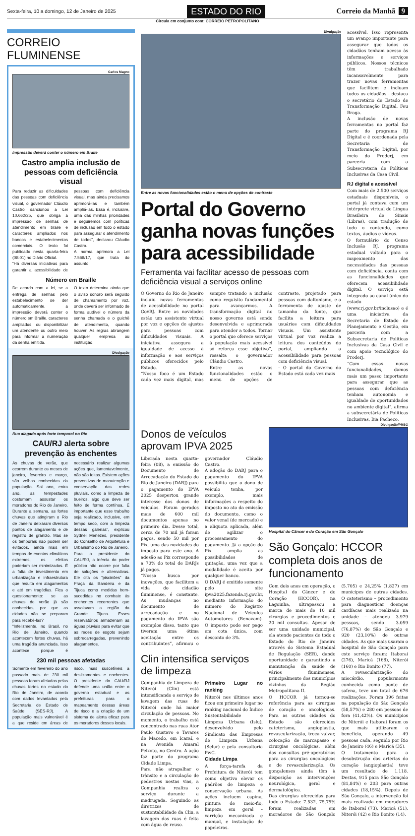Sexta-feira, 10 a domingo, 12 de Janeiro de 2025 ESTADO DO RIO Correio da Manhã 9
Circula em conjunto com: CORREIO PETROPOLITANO
CORREIO FLUMINENSE
Carlos Magno
Impressão deverá conter o número em Braile
Castro amplia inclusão de pessoas com deficiência visual
Para reduzir as dificuldades das pessoas com deficiência visual, o governador Cláudio Castro sancionou a Lei 10.662/25, que obriga a impressão de senhas de atendimento em braile e caracteres ampliados nos bancos e estabelecimentos comerciais. O texto foi publicado nesta quarta-feira (08.01) no Diário Oficial.
“Há diversas iniciativas para garantir a acessibilidade de pessoas com deficiência visual, mas ainda precisamos aprimorá-las e também ampliá-las. Essa é, inclusive, uma das minhas prioridades e seguiremos com políticas de inclusão em todo o estado para assegurar o atendimento de todos”, declarou Cláudio Castro.
A norma aprimora a Lei 7.568/17, que trata do assunto.
Número em Braille
De acordo com a lei, se a entrega de senhas pelo estabelecimento se der automaticamente, a impressão deverá conter o número em Braille, caracteres ampliados, ou disponibilizar um atendente ou outro meio para informar a numeração da senha emitida.
O texto determina ainda que o aviso sonoro será seguido de chamamento por voz, onde deverá ser informado de forma audível o número da senha chamada e o guichê de atendimento, quando houver. As regras abrangem qualquer empresa ou instituição.
Divulgação
Rua alagada após forte temporal no Rio
CAU/RJ alerta sobre prevenção às enchentes
As chuvas de verão, que ocorrem durante os meses de janeiro, fevereiro e março, são velhas conhecidas da população. Sai ano, entra ano, as tempestades costumam assustar os moradores do Rio de Janeiro. Durante a semana, as fortes chuvas que atingiram o Rio de Janeiro deixaram diversos pontos de alagamento e de registro de granizo. Mas se os temporais não podem ser evitados, ainda mais em tempos de eventos climáticos extremos, os efeitos poderiam ser minimizados. É a falta de investimento em urbanização e infraestrutura que resulta em alagamentos e até em tragédias. Fica o questionamento: se as chuvas de verão já são conhecidas, por que as cidades não se preparam para recebê-las?
“Infelizmente, no Brasil, no Rio de Janeiro, quando acontecem fortes chuvas, há uma tragédia anunciada. Isso acontece porque é necessário realizar algumas ações que, lamentavelmente, não são feitas. Existem ações preventivas de manutenção e conservação das redes pluviais, como a limpeza de bueiros, algo que deve ser feito de forma contínua. É importante que esse trabalho seja realizado, inclusive, em tempo seco, com a limpeza dessas galerias”, explicou Sydnei Menezes, presidente do Conselho de Arquitetura e Urbanismo do Rio de Janeiro.
Para o presidente do CAU/RJ, a inércia do poder público não ocorre por falta de soluções e alternativas. Ele cita os “piscinões” da Praça da Bandeira e da Tijuca como medidas bem-sucedidas no combate às enchentes recorrentes que assolavam a região da Grande Tijuca. Esses reservatórios armazenam as águas pluviais para evitar que as redes de esgoto sejam sobrecarregadas, prevenindo alagamentos.
230 mil pessoas afetadas
Somente em fevereiro do ano passado mais de 230 mil pessoas foram afetadas pelas chuvas fortes no estado do Rio de Janeiro, de acordo com dados levantados pela Secretaria de Estado de Saúde (SES-RJ). A população mais vulnerável é a que reside em áreas de risco, mais suscetíveis a deslizamentos e enchentes. O presidente do CAU/RJ defende uma união entre o governo estadual e as prefeituras para o mapeamento dessas áreas de risco e a criação de um sistema de alerta eficaz para os moradores desses locais.
Divulgação
Entre as novas funcionalidades estão o menu de opções de contraste
Portal do Governo ganha novas funções para acessibilidade
Ferramenta vai facilitar acesso de pessoas com deficiência visual a serviços online
O Governo do Rio de Janeiro incluiu novas ferramentas de acessibilidade no portal GovRJ. Entre as novidades estão um assistente virtual por voz e opções de ajustes para pessoas com dificuldades visuais. A iniciativa assegura a igualdade de acesso à informação e aos serviços públicos oferecidos pelo Estado.
“Nosso foco é um Estado cada vez mais digital, mas sempre tratando a inclusão como requisito fundamental para avançarmos. A transformação digital no nosso governo está sendo desenvolvida e aprimorada para atender a todos. Tornar o portal que oferece serviços à população mais acessível só reforça esse objetivo”, ressalta o governador Cláudio Castro.
Entre as novas funcionalidades estão o menu de opções de contraste, projetado para pessoas com daltonismo, e a ferramenta de ajuste de tamanho da fonte, que facilita a leitura para usuários com dificuldades visuais. Um assistente virtual por voz realiza a leitura dos conteúdos do portal, ampliando a acessibilidade para pessoas com deficiência visual.
- O portal do Governo do Estado está cada vez mais
acessível. Isso representa um avanço importante para assegurar que todos os cidadãos tenham acesso às informações e serviços públicos. Nossos técnicos têm trabalhado incansavelmente para trazer novas ferramentas que facilitem e incluam todos os cidadãos - destaca o secretário de Estado de Transformação Digital, Feu Braga.
A inclusão de novas ferramentas no portal faz parte do programa RJ Digital e é coordenada pela Secretaria de Transformação Digital, por meio do Proderj, em parceria com a Subsecretaria de Políticas Inclusivas da Casa Civil.
RJ digital e acessível
Com mais de 2.500 serviços estaduais disponíveis, o portal já contava com um intérprete virtual de Língua Brasileira de Sinais (Libras), com tradução de todo o conteúdo, como textos, áudios e vídeos.
O formulário do Censo Inclusão RJ, programa estadual voltado para o mapeamento das necessidades das pessoas com deficiência, conta com as funcionalidades que oferecem acessibilidade digital. O serviço está integrado ao canal único do estado (www.rj.gov.br/inclusao) e é uma iniciativa da Secretaria de Estado de Planejamento e Gestão, em parceria com a Subsecretaria de Políticas Inclusivas da Casa Civil e com apoio tecnológico do Proderj.
“Com essas novas funcionalidades, damos mais um passo importante para assegurar que as pessoas com deficiência tenham autonomia e igualdade de oportunidades no ambiente digital”, afirma a subsecretária de Políticas Inclusivas, Bia Pacheco.
Donos de veículos aprovam IPVA 2025
Liberada nesta quarta-feira (08), a emissão do Documento de Arrecadação do Estado do Rio de Janeiro (DARJ) para o pagamento do IPVA 2025 despertou grande interesse dos donos de veículos. Foram gerados mais de 600 mil documentos apenas no primeiro dia. Desse total, cerca de 70 mil já foram pagos, sendo 50 mil por Pix, uma das novidades do imposto para este ano. A adesão ao Pix corresponde a 70% do total de DARJs já pagos.
“Nossa busca por inovações, que facilitem a vida do cidadão fluminense, é constante. As mudanças no documento de arrecadação e no pagamento do IPVA são exemplos disso, tanto que tiveram uma ótima aceitação entre os contribuintes”, afirmou o governador Cláudio Castro.
A adoção do DARJ para o pagamento do IPVA possibilita que o dono de veículo tenha, por exemplo, mais informações a respeito do imposto no ato da emissão do documento, como o valor venal (de mercado) e a alíquota aplicada, além de agilizar o processamento do pagamento. Já a opção do Pix amplia as possibilidades de quitação, uma vez que a modalidade é aceita por qualquer banco.
O DARJ é emitido somente pelo site ipva2025.fazenda.rj.gov.br, mediante informação do número do Registro Nacional de Veículos Automotores (Renavam). O imposto pode ser pago em cota única, com desconto de 3%.
Clin intensifica serviços de limpeza
Companhia de Limpeza de Niterói (Clin) está intensificando o serviço de lavagem das ruas de Niterói onde há maior circulação de pessoas. No momento, o trabalho está concentrado nas ruas Ator Paulo Gustavo e Tavares de Macedo, em Icaraí, e na Avenida Amaral Peixoto, no Centro. A ação faz parte do programa Cidade Limpa.
Para não atrapalhar o trânsito e a circulação de pedestres nestas vias, a Companhia realiza o serviço durante a madrugada. Seguindo as diretrizes de sustentabilidade da Clin, a lavagem das ruas é feita com água de reuso.
Primeiro Lugar no ranking
Niterói nos últimos anos ficou em primeiro lugar no ranking nacional do Índice Sustentabilidade e Limpeza Urbana (Islu), desenvolvido pelo Sindicato das Empresas de Limpeza Urbana (Selur) e pela consultoria PwC.
Cidade Limpa
A força-tarefa da Prefeitura de Niterói tem como objetivo elevar os padrões de limpeza e conservação urbana. As ações incluem capina, pintura de meio-fio, limpeza em geral – varrição mecanizada e manual, e instalação de papeleiras.
Divulgação/PMSG
Hospital do Câncer e do Coração em São Gonçalo
São Gonçalo: HCCOR completa dois anos de funcionamento
Com dois anos em operação, o Hospital do Câncer e do Coração (HCCOR), na Lagoinha, ultrapassou a marca de mais de 10 mil cirurgias e procedimentos e 20 mil consultas. Apesar de ser uma unidade municipal, ela atende pacientes de todo o Estado do Rio de Janeiro através do Sistema Estadual de Regulação (SER), dando oportunidade e garantindo a manutenção da saúde de vários fluminenses, principalmente dos municípios vizinhos da Região Metropolitana II.
O HCCOR já tornou-se referência para as cirurgias de coração e oncológicas. Para as outras cidades do Estado são oferecidos cateterismo, angioplastia, revascularização, troca valvar, colocação de marcapasso e cirurgias oncológicas, além das consultas pré-operatórias para as cirurgias oncológicas e de revascularização. Os gonçalenses ainda têm à disposição as intervenções neurológica, geral e dermatológica.
Das cirurgias oferecidas para todo o Estado: 7.532, 75,75% foram realizadas em moradores de São Gonçalo (5.705) e 24,25% (1.827) em munícipes de outras cidades. O cateterismo – procedimento para diagnosticar doenças cardíacas mais realizado na unidade – atendeu 3.979 pessoas, sendo 3.059 (76,87%) de São Gonçalo e 920 (23,10%) de outras cidades. As que mais usaram o hospital de São Gonçalo para este serviço foram: Itaboraí (276), Maricá (168), Niterói (160) e Rio Bonito (77).
A revascularização do miocárdio, popularmente conhecida como ponte de safena, teve um total de 676 realizações. Foram 396 feitas na população de São Gonçalo (58,57%) e 280 em pessoas de fora (41,42%). Os municípios de Niterói e Itaboraí foram os que mais utilizaram o benefício, operando 49 pessoas cada, seguido por Rio de Janeiro (46) e Maricá (35).
O tratamento para a desobstrução das artérias do coração (angioplastia) teve um resultado de 1.118. Destas, 915 para São Gonçalo (81,84%) e 203 para outras cidades (18,15%). Depois de São Gonçalo, a intervenção foi mais realizada em moradores de Itaboraí (73), Maricá (51), Niterói (42) e Rio Bonito (14).